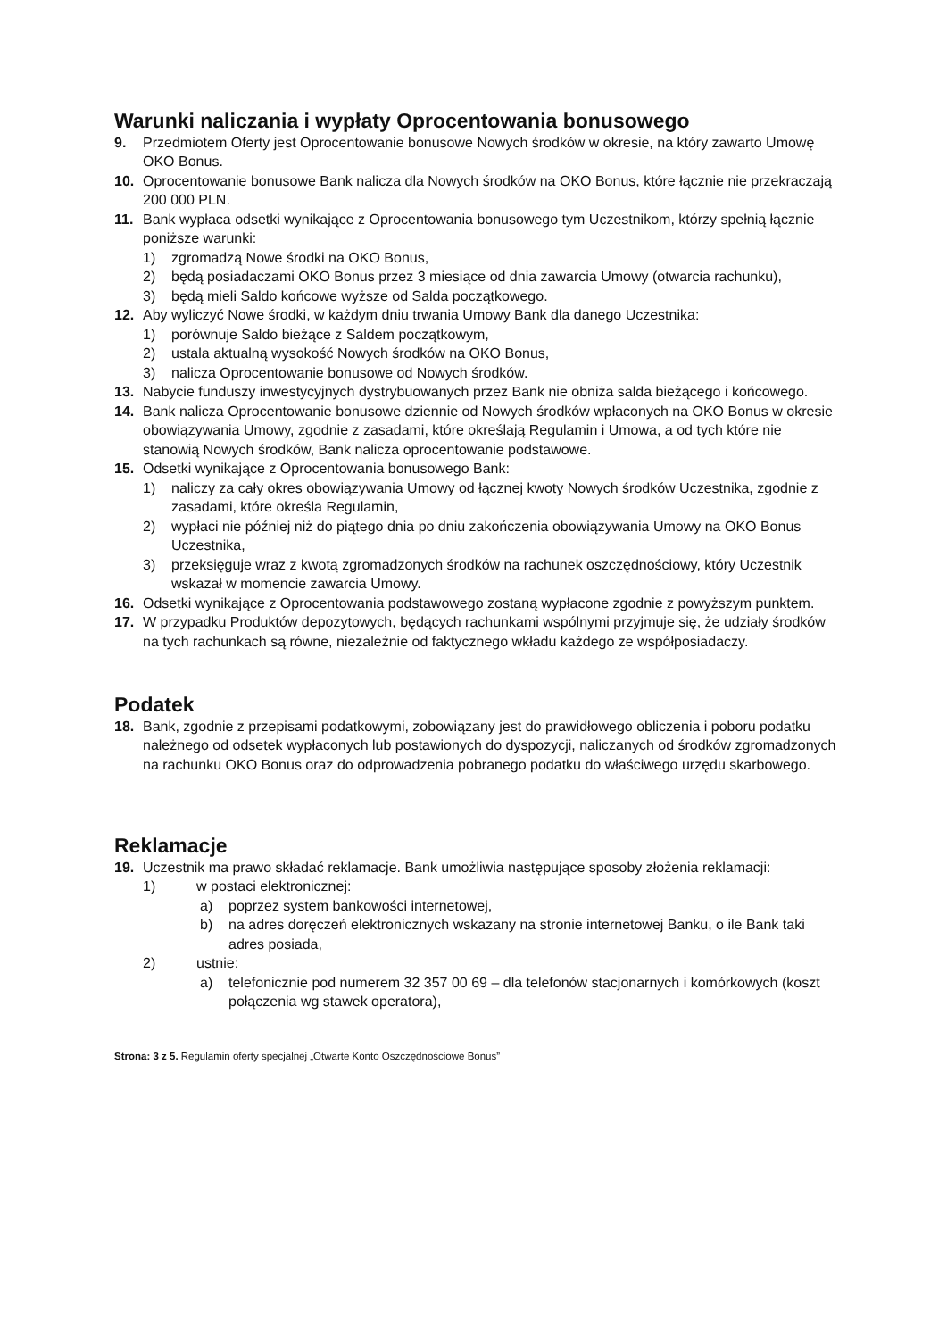Warunki naliczania i wypłaty Oprocentowania bonusowego
9. Przedmiotem Oferty jest Oprocentowanie bonusowe Nowych środków w okresie, na który zawarto Umowę OKO Bonus.
10. Oprocentowanie bonusowe Bank nalicza dla Nowych środków na OKO Bonus, które łącznie nie przekraczają 200 000 PLN.
11. Bank wypłaca odsetki wynikające z Oprocentowania bonusowego tym Uczestnikom, którzy spełnią łącznie poniższe warunki:
1) zgromadzą Nowe środki na OKO Bonus,
2) będą posiadaczami OKO Bonus przez 3 miesiące od dnia zawarcia Umowy (otwarcia rachunku),
3) będą mieli Saldo końcowe wyższe od Salda początkowego.
12. Aby wyliczyć Nowe środki, w każdym dniu trwania Umowy Bank dla danego Uczestnika:
1) porównuje Saldo bieżące z Saldem początkowym,
2) ustala aktualną wysokość Nowych środków na OKO Bonus,
3) nalicza Oprocentowanie bonusowe od Nowych środków.
13. Nabycie funduszy inwestycyjnych dystrybuowanych przez Bank nie obniża salda bieżącego i końcowego.
14. Bank nalicza Oprocentowanie bonusowe dziennie od Nowych środków wpłaconych na OKO Bonus w okresie obowiązywania Umowy, zgodnie z zasadami, które określają Regulamin i Umowa, a od tych które nie stanowią Nowych środków, Bank nalicza oprocentowanie podstawowe.
15. Odsetki wynikające z Oprocentowania bonusowego Bank:
1) naliczy za cały okres obowiązywania Umowy od łącznej kwoty Nowych środków Uczestnika, zgodnie z zasadami, które określa Regulamin,
2) wypłaci nie później niż do piątego dnia po dniu zakończenia obowiązywania Umowy na OKO Bonus Uczestnika,
3) przeksięguje wraz z kwotą zgromadzonych środków na rachunek oszczędnościowy, który Uczestnik wskazał w momencie zawarcia Umowy.
16. Odsetki wynikające z Oprocentowania podstawowego zostaną wypłacone zgodnie z powyższym punktem.
17. W przypadku Produktów depozytowych, będących rachunkami wspólnymi przyjmuje się, że udziały środków na tych rachunkach są równe, niezależnie od faktycznego wkładu każdego ze współposiadaczy.
Podatek
18. Bank, zgodnie z przepisami podatkowymi, zobowiązany jest do prawidłowego obliczenia i poboru podatku należnego od odsetek wypłaconych lub postawionych do dyspozycji, naliczanych od środków zgromadzonych na rachunku OKO Bonus oraz do odprowadzenia pobranego podatku do właściwego urzędu skarbowego.
Reklamacje
19. Uczestnik ma prawo składać reklamacje. Bank umożliwia następujące sposoby złożenia reklamacji:
1) w postaci elektronicznej:
a) poprzez system bankowości internetowej,
b) na adres doręczeń elektronicznych wskazany na stronie internetowej Banku, o ile Bank taki adres posiada,
2) ustnie:
a) telefonicznie pod numerem 32 357 00 69 – dla telefonów stacjonarnych i komórkowych (koszt połączenia wg stawek operatora),
Strona: 3 z 5. Regulamin oferty specjalnej „Otwarte Konto Oszczędnościowe Bonus”